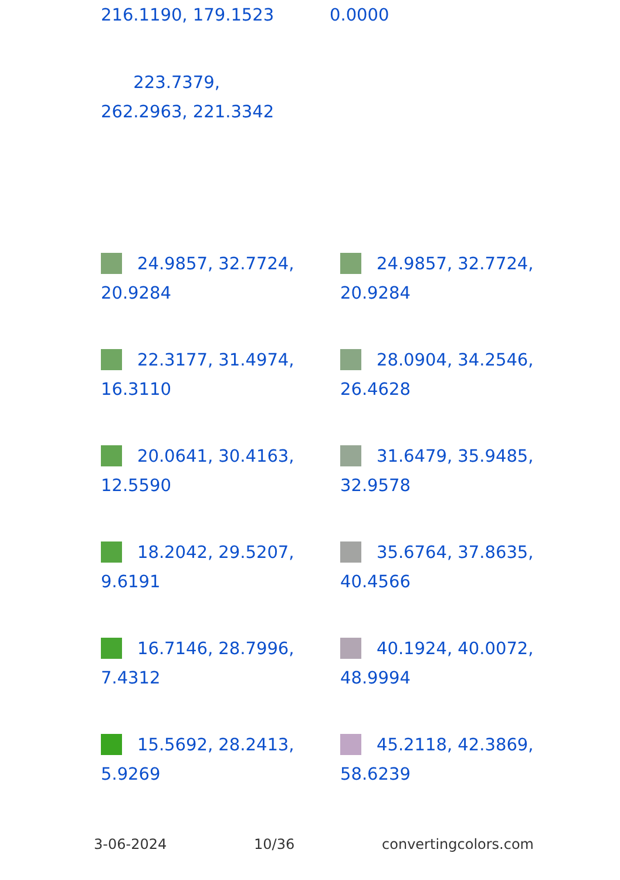216.1190, 179.1523 0.0000
223.7379,
262.2963, 221.3342
| 24.9857, 32.7724, 20.9284 | 24.9857, 32.7724, 20.9284 |
| 22.3177, 31.4974, 16.3110 | 28.0904, 34.2546, 26.4628 |
| 20.0641, 30.4163, 12.5590 | 31.6479, 35.9485, 32.9578 |
| 18.2042, 29.5207, 9.6191 | 35.6764, 37.8635, 40.4566 |
| 16.7146, 28.7996, 7.4312 | 40.1924, 40.0072, 48.9994 |
| 15.5692, 28.2413, 5.9269 | 45.2118, 42.3869, 58.6239 |
3-06-2024 10/36 convertingcolors.com